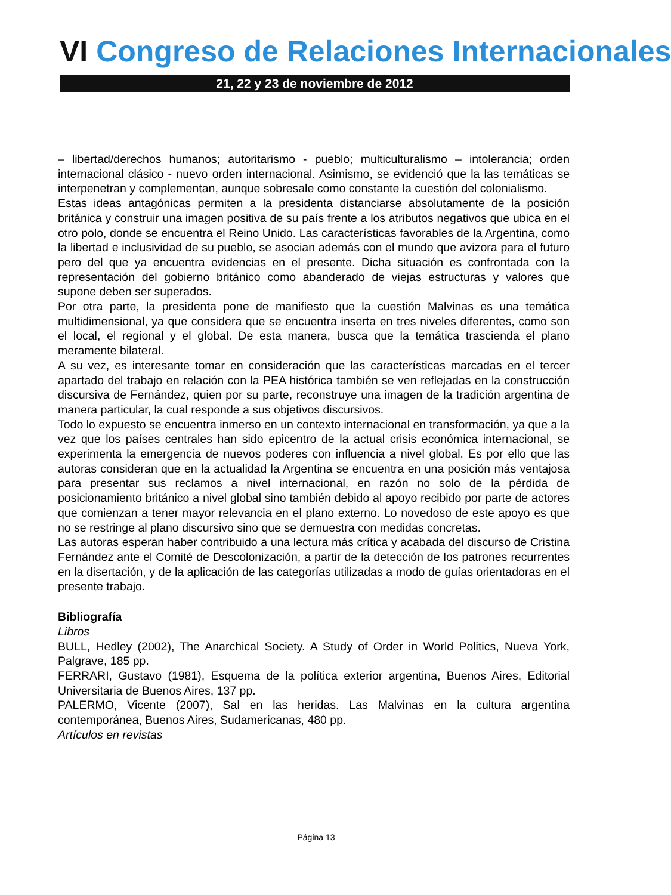VI Congreso de Relaciones Internacionales
21, 22 y 23 de noviembre de 2012
– libertad/derechos humanos; autoritarismo - pueblo; multiculturalismo – intolerancia; orden internacional clásico - nuevo orden internacional. Asimismo, se evidenció que la las temáticas se interpenetran y complementan, aunque sobresale como constante la cuestión del colonialismo.
Estas ideas antagónicas permiten a la presidenta distanciarse absolutamente de la posición británica y construir una imagen positiva de su país frente a los atributos negativos que ubica en el otro polo, donde se encuentra el Reino Unido. Las características favorables de la Argentina, como la libertad e inclusividad de su pueblo, se asocian además con el mundo que avizora para el futuro pero del que ya encuentra evidencias en el presente. Dicha situación es confrontada con la representación del gobierno británico como abanderado de viejas estructuras y valores que supone deben ser superados.
Por otra parte, la presidenta pone de manifiesto que la cuestión Malvinas es una temática multidimensional, ya que considera que se encuentra inserta en tres niveles diferentes, como son el local, el regional y el global. De esta manera, busca que la temática trascienda el plano meramente bilateral.
A su vez, es interesante tomar en consideración que las características marcadas en el tercer apartado del trabajo en relación con la PEA histórica también se ven reflejadas en la construcción discursiva de Fernández, quien por su parte, reconstruye una imagen de la tradición argentina de manera particular, la cual responde a sus objetivos discursivos.
Todo lo expuesto se encuentra inmerso en un contexto internacional en transformación, ya que a la vez que los países centrales han sido epicentro de la actual crisis económica internacional, se experimenta la emergencia de nuevos poderes con influencia a nivel global. Es por ello que las autoras consideran que en la actualidad la Argentina se encuentra en una posición más ventajosa para presentar sus reclamos a nivel internacional, en razón no solo de la pérdida de posicionamiento británico a nivel global sino también debido al apoyo recibido por parte de actores que comienzan a tener mayor relevancia en el plano externo. Lo novedoso de este apoyo es que no se restringe al plano discursivo sino que se demuestra con medidas concretas.
Las autoras esperan haber contribuido a una lectura más crítica y acabada del discurso de Cristina Fernández ante el Comité de Descolonización, a partir de la detección de los patrones recurrentes en la disertación, y de la aplicación de las categorías utilizadas a modo de guías orientadoras en el presente trabajo.
Bibliografía
Libros
BULL, Hedley (2002), The Anarchical Society. A Study of Order in World Politics, Nueva York, Palgrave, 185 pp.
FERRARI, Gustavo (1981), Esquema de la política exterior argentina, Buenos Aires, Editorial Universitaria de Buenos Aires, 137 pp.
PALERMO, Vicente (2007), Sal en las heridas. Las Malvinas en la cultura argentina contemporánea, Buenos Aires, Sudamericanas, 480 pp.
Artículos en revistas
Página 13